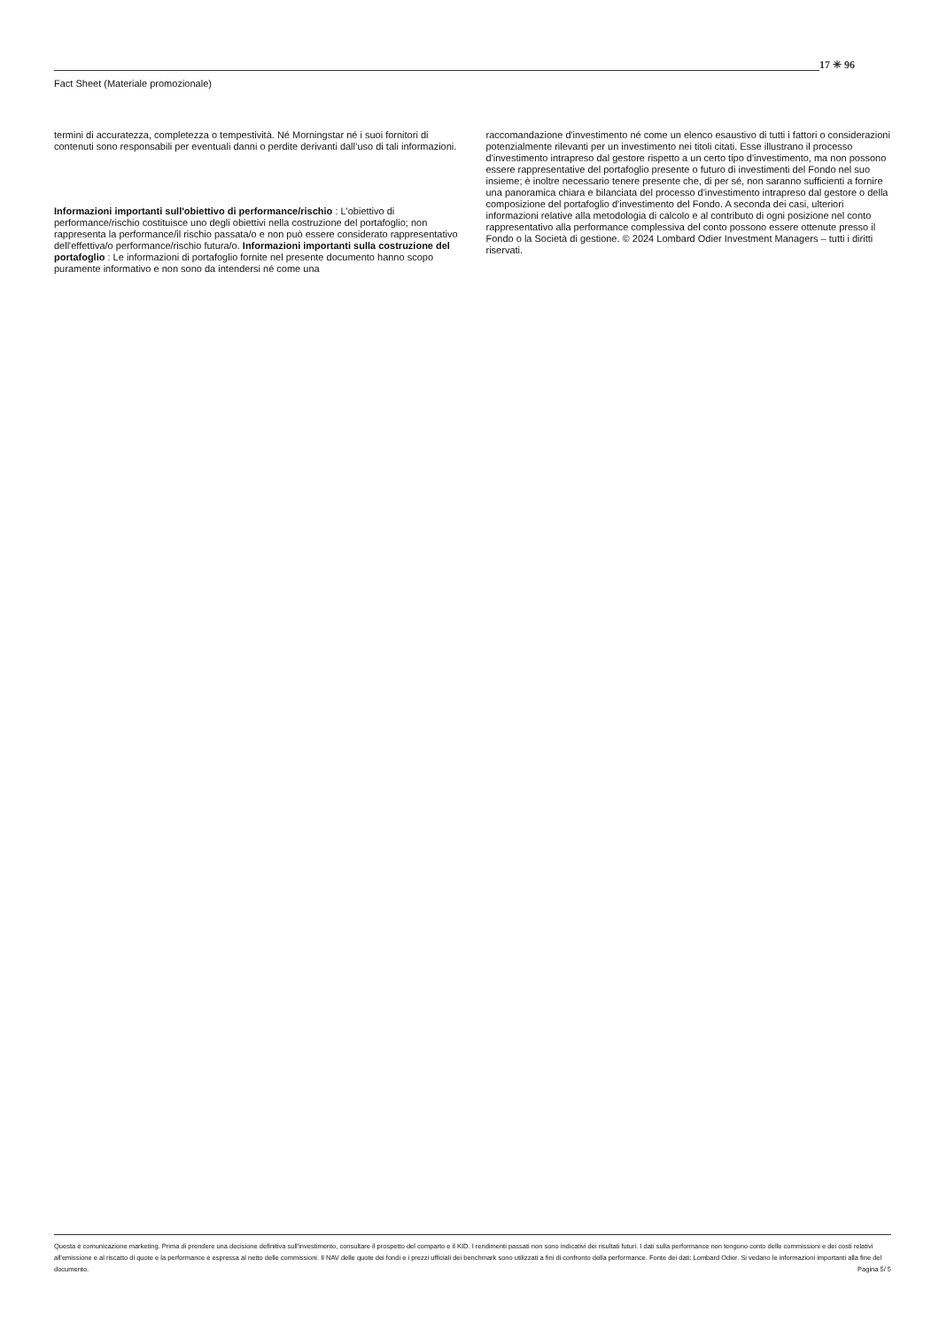17 ✳ 96
Fact Sheet (Materiale promozionale)
termini di accuratezza, completezza o tempestività. Né Morningstar né i suoi fornitori di contenuti sono responsabili per eventuali danni o perdite derivanti dall’uso di tali informazioni.
Informazioni importanti sull'obiettivo di performance/rischio : L'obiettivo di performance/rischio costituisce uno degli obiettivi nella costruzione del portafoglio; non rappresenta la performance/il rischio passata/o e non può essere considerato rappresentativo dell'effettiva/o performance/rischio futura/o. Informazioni importanti sulla costruzione del portafoglio : Le informazioni di portafoglio fornite nel presente documento hanno scopo puramente informativo e non sono da intendersi né come una
raccomandazione d'investimento né come un elenco esaustivo di tutti i fattori o considerazioni potenzialmente rilevanti per un investimento nei titoli citati. Esse illustrano il processo d'investimento intrapreso dal gestore rispetto a un certo tipo d'investimento, ma non possono essere rappresentative del portafoglio presente o futuro di investimenti del Fondo nel suo insieme; è inoltre necessario tenere presente che, di per sé, non saranno sufficienti a fornire una panoramica chiara e bilanciata del processo d'investimento intrapreso dal gestore o della composizione del portafoglio d'investimento del Fondo. A seconda dei casi, ulteriori informazioni relative alla metodologia di calcolo e al contributo di ogni posizione nel conto rappresentativo alla performance complessiva del conto possono essere ottenute presso il Fondo o la Società di gestione. © 2024 Lombard Odier Investment Managers – tutti i diritti riservati.
Questa è comunicazione marketing. Prima di prendere una decisione definitiva sull'investimento, consultare il prospetto del comparto e il KID. I rendimenti passati non sono indicativi dei risultati futuri. I dati sulla performance non tengono conto delle commissioni e dei costi relativi all'emissione e al riscatto di quote e la performance è espressa al netto delle commissioni. Il NAV delle quote dei fondi e i prezzi ufficiali dei benchmark sono utilizzati a fini di confronto della performance. Fonte dei dati: Lombard Odier. Si vedano le informazioni importanti alla fine del documento. Pagina 5/ 5